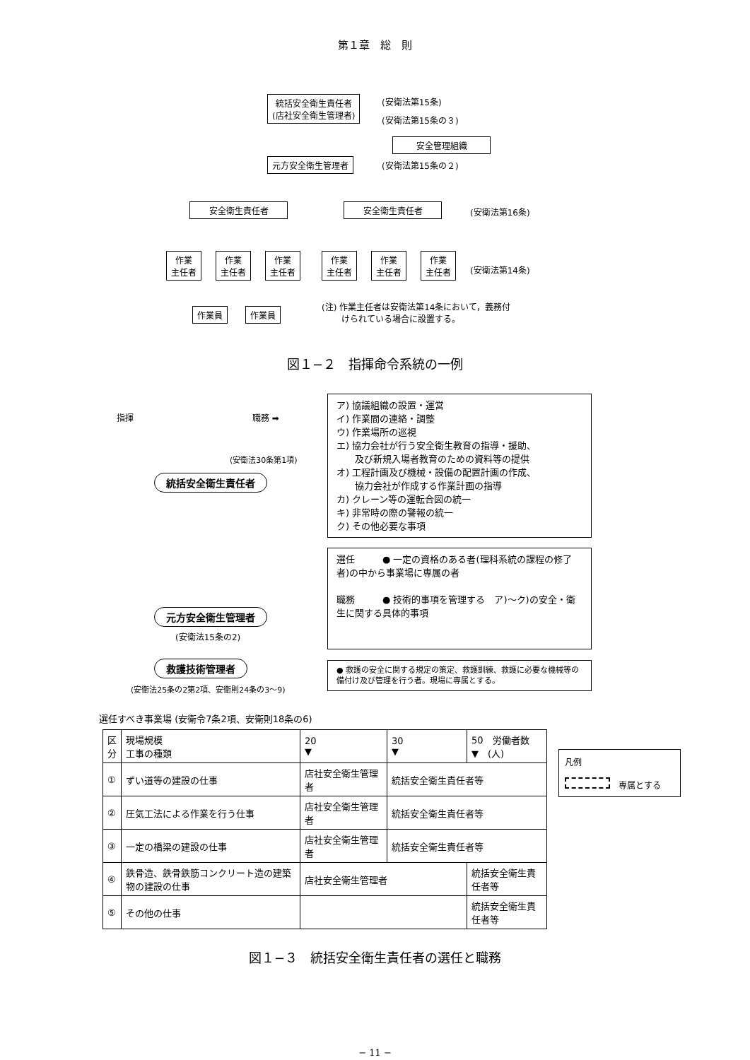第１章　総　則
統括安全衛生責任者
(店社安全衛生管理者)
(安衛法第15条)
(安衛法第15条の３)
安全管理組織
元方安全衛生管理者 (安衛法第15条の２)
安全衛生責任者 安全衛生責任者 (安衛法第16条)
作業
主任者
作業
主任者
作業
主任者
作業
主任者
作業
主任者
作業
主任者
(安衛法第14条)
作業員 作業員
(注) 作業主任者は安衛法第14条において，義務付
　　 けられている場合に設置する。
図１−２　指揮命令系統の一例
指揮 職務 ➡
(安衛法30条第1項)
統括安全衛生責任者
ア) 協議組織の設置・運営
イ) 作業間の連絡・調整
ウ) 作業場所の巡視
エ) 協力会社が行う安全衛生教育の指導・援助、
　　及び新規入場者教育のための資料等の提供
オ) 工程計画及び機械・設備の配置計画の作成、
　　協力会社が作成する作業計画の指導
カ) クレーン等の運転合図の統一
キ) 非常時の際の警報の統一
ク) その他必要な事項
元方安全衛生管理者
(安衛法15条の2)
選任　　　● 一定の資格のある者(理科系統の課程の修了者)の中から事業場に専属の者
職務　　　● 技術的事項を管理する　ア)〜ク)の安全・衛生に関する具体的事項
救護技術管理者
(安衛法25条の2第2項、安衛則24条の3〜9)
● 救護の安全に関する規定の策定、救護訓練、救護に必要な機械等の備付け及び管理を行う者。現場に専属とする。
選任すべき事業場 (安衛令7条2項、安衛則18条の6)
| 区 分 | 現場規模 工事の種類 | 20 ▼ | 30 ▼ | 50 労働者数 ▼ (人) |
| --- | --- | --- | --- | --- |
| ① | ずい道等の建設の仕事 | 店社安全衛生管理者 | 統括安全衛生責任者等 | |
| ② | 圧気工法による作業を行う仕事 | 店社安全衛生管理者 | 統括安全衛生責任者等 | |
| ③ | 一定の橋梁の建設の仕事 | 店社安全衛生管理者 | 統括安全衛生責任者等 | |
| ④ | 鉄骨造、鉄骨鉄筋コンクリート造の建築物の建設の仕事 | 店社安全衛生管理者 | | 統括安全衛生責任者等 |
| ⑤ | その他の仕事 | | | 統括安全衛生責任者等 |
凡例
　専属とする
図１−３　統括安全衛生責任者の選任と職務
− 11 −